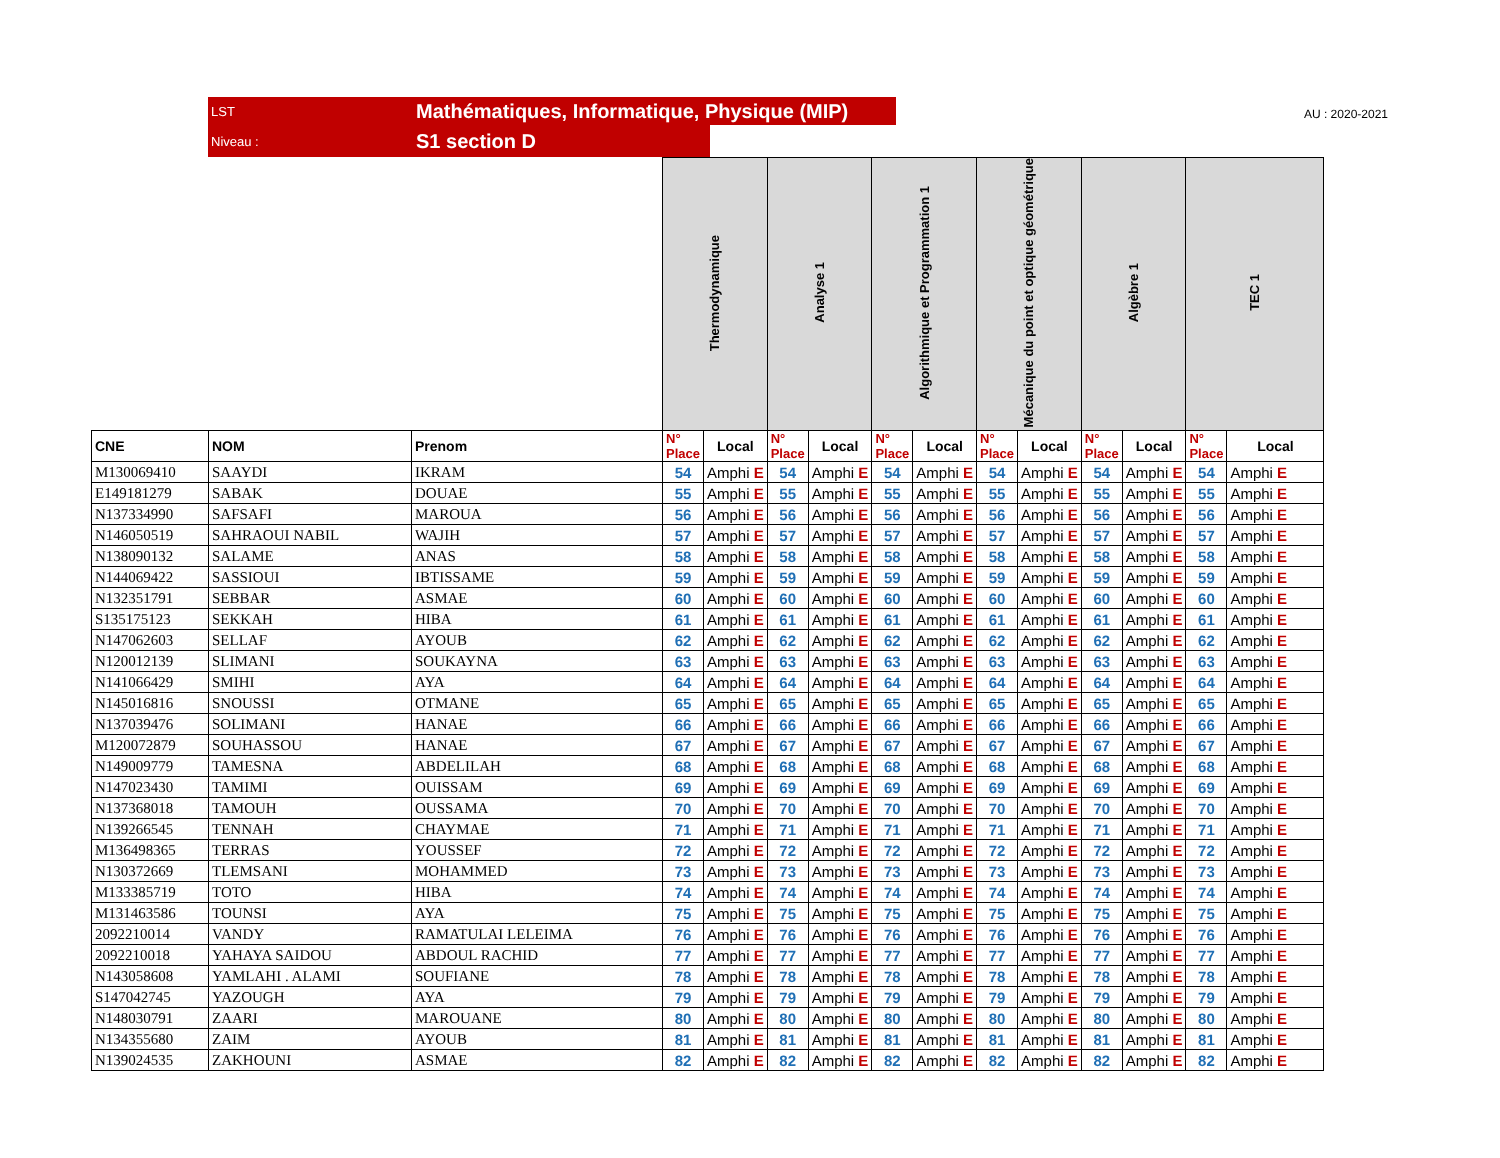LST Mathématiques, Informatique, Physique (MIP)
Niveau : S1 section D
AU : 2020-2021
| | | | Thermodynamique | | Analyse 1 | | Algorithmique et Programmation 1 | | Mécanique du point et optique géométrique | | Algèbre 1 | | TEC 1 | |
| CNE | NOM | Prenom | N° Place | Local | N° Place | Local | N° Place | Local | N° Place | Local | N° Place | Local | N° Place | Local |
| M130069410 | SAAYDI | IKRAM | 54 | Amphi E | 54 | Amphi E | 54 | Amphi E | 54 | Amphi E | 54 | Amphi E | 54 | Amphi E |
| E149181279 | SABAK | DOUAE | 55 | Amphi E | 55 | Amphi E | 55 | Amphi E | 55 | Amphi E | 55 | Amphi E | 55 | Amphi E |
| N137334990 | SAFSAFI | MAROUA | 56 | Amphi E | 56 | Amphi E | 56 | Amphi E | 56 | Amphi E | 56 | Amphi E | 56 | Amphi E |
| N146050519 | SAHRAOUI NABIL | WAJIH | 57 | Amphi E | 57 | Amphi E | 57 | Amphi E | 57 | Amphi E | 57 | Amphi E | 57 | Amphi E |
| N138090132 | SALAME | ANAS | 58 | Amphi E | 58 | Amphi E | 58 | Amphi E | 58 | Amphi E | 58 | Amphi E | 58 | Amphi E |
| N144069422 | SASSIOUI | IBTISSAME | 59 | Amphi E | 59 | Amphi E | 59 | Amphi E | 59 | Amphi E | 59 | Amphi E | 59 | Amphi E |
| N132351791 | SEBBAR | ASMAE | 60 | Amphi E | 60 | Amphi E | 60 | Amphi E | 60 | Amphi E | 60 | Amphi E | 60 | Amphi E |
| S135175123 | SEKKAH | HIBA | 61 | Amphi E | 61 | Amphi E | 61 | Amphi E | 61 | Amphi E | 61 | Amphi E | 61 | Amphi E |
| N147062603 | SELLAF | AYOUB | 62 | Amphi E | 62 | Amphi E | 62 | Amphi E | 62 | Amphi E | 62 | Amphi E | 62 | Amphi E |
| N120012139 | SLIMANI | SOUKAYNA | 63 | Amphi E | 63 | Amphi E | 63 | Amphi E | 63 | Amphi E | 63 | Amphi E | 63 | Amphi E |
| N141066429 | SMIHI | AYA | 64 | Amphi E | 64 | Amphi E | 64 | Amphi E | 64 | Amphi E | 64 | Amphi E | 64 | Amphi E |
| N145016816 | SNOUSSI | OTMANE | 65 | Amphi E | 65 | Amphi E | 65 | Amphi E | 65 | Amphi E | 65 | Amphi E | 65 | Amphi E |
| N137039476 | SOLIMANI | HANAE | 66 | Amphi E | 66 | Amphi E | 66 | Amphi E | 66 | Amphi E | 66 | Amphi E | 66 | Amphi E |
| M120072879 | SOUHASSOU | HANAE | 67 | Amphi E | 67 | Amphi E | 67 | Amphi E | 67 | Amphi E | 67 | Amphi E | 67 | Amphi E |
| N149009779 | TAMESNA | ABDELILAH | 68 | Amphi E | 68 | Amphi E | 68 | Amphi E | 68 | Amphi E | 68 | Amphi E | 68 | Amphi E |
| N147023430 | TAMIMI | OUISSAM | 69 | Amphi E | 69 | Amphi E | 69 | Amphi E | 69 | Amphi E | 69 | Amphi E | 69 | Amphi E |
| N137368018 | TAMOUH | OUSSAMA | 70 | Amphi E | 70 | Amphi E | 70 | Amphi E | 70 | Amphi E | 70 | Amphi E | 70 | Amphi E |
| N139266545 | TENNAH | CHAYMAE | 71 | Amphi E | 71 | Amphi E | 71 | Amphi E | 71 | Amphi E | 71 | Amphi E | 71 | Amphi E |
| M136498365 | TERRAS | YOUSSEF | 72 | Amphi E | 72 | Amphi E | 72 | Amphi E | 72 | Amphi E | 72 | Amphi E | 72 | Amphi E |
| N130372669 | TLEMSANI | MOHAMMED | 73 | Amphi E | 73 | Amphi E | 73 | Amphi E | 73 | Amphi E | 73 | Amphi E | 73 | Amphi E |
| M133385719 | TOTO | HIBA | 74 | Amphi E | 74 | Amphi E | 74 | Amphi E | 74 | Amphi E | 74 | Amphi E | 74 | Amphi E |
| M131463586 | TOUNSI | AYA | 75 | Amphi E | 75 | Amphi E | 75 | Amphi E | 75 | Amphi E | 75 | Amphi E | 75 | Amphi E |
| 2092210014 | VANDY | RAMATULAI LELEIMA | 76 | Amphi E | 76 | Amphi E | 76 | Amphi E | 76 | Amphi E | 76 | Amphi E | 76 | Amphi E |
| 2092210018 | YAHAYA SAIDOU | ABDOUL RACHID | 77 | Amphi E | 77 | Amphi E | 77 | Amphi E | 77 | Amphi E | 77 | Amphi E | 77 | Amphi E |
| N143058608 | YAMLAHI . ALAMI | SOUFIANE | 78 | Amphi E | 78 | Amphi E | 78 | Amphi E | 78 | Amphi E | 78 | Amphi E | 78 | Amphi E |
| S147042745 | YAZOUGH | AYA | 79 | Amphi E | 79 | Amphi E | 79 | Amphi E | 79 | Amphi E | 79 | Amphi E | 79 | Amphi E |
| N148030791 | ZAARI | MAROUANE | 80 | Amphi E | 80 | Amphi E | 80 | Amphi E | 80 | Amphi E | 80 | Amphi E | 80 | Amphi E |
| N134355680 | ZAIM | AYOUB | 81 | Amphi E | 81 | Amphi E | 81 | Amphi E | 81 | Amphi E | 81 | Amphi E | 81 | Amphi E |
| N139024535 | ZAKHOUNI | ASMAE | 82 | Amphi E | 82 | Amphi E | 82 | Amphi E | 82 | Amphi E | 82 | Amphi E | 82 | Amphi E |